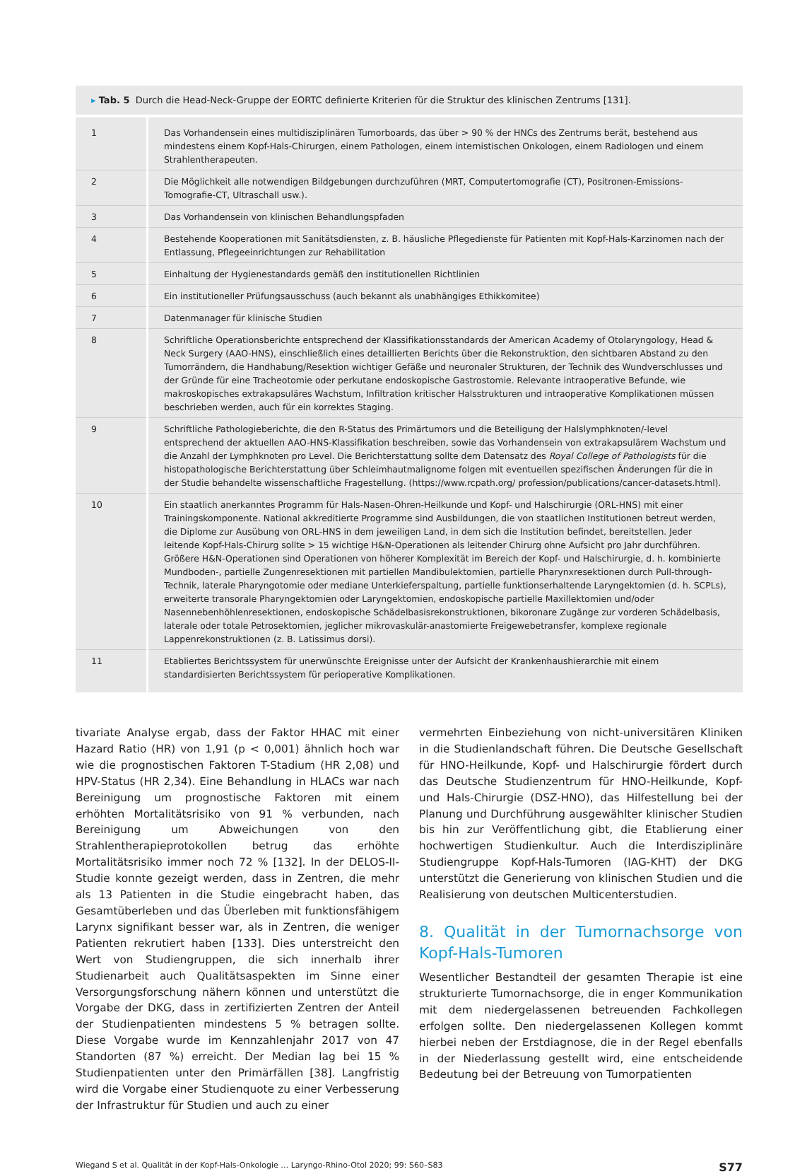▸ Tab. 5 Durch die Head-Neck-Gruppe der EORTC definierte Kriterien für die Struktur des klinischen Zentrums [131].
| 1 | Das Vorhandensein eines multidisziplinären Tumorboards, das über > 90 % der HNCs des Zentrums berät, bestehend aus mindestens einem Kopf-Hals-Chirurgen, einem Pathologen, einem internistischen Onkologen, einem Radiologen und einem Strahlentherapeuten. |
| 2 | Die Möglichkeit alle notwendigen Bildgebungen durchzuführen (MRT, Computertomografie (CT), Positronen-Emissions-Tomografie-CT, Ultraschall usw.). |
| 3 | Das Vorhandensein von klinischen Behandlungspfaden |
| 4 | Bestehende Kooperationen mit Sanitätsdiensten, z. B. häusliche Pflegedienste für Patienten mit Kopf-Hals-Karzinomen nach der Entlassung, Pflegeeinrichtungen zur Rehabilitation |
| 5 | Einhaltung der Hygienestandards gemäß den institutionellen Richtlinien |
| 6 | Ein institutioneller Prüfungsausschuss (auch bekannt als unabhängiges Ethikkomitee) |
| 7 | Datenmanager für klinische Studien |
| 8 | Schriftliche Operationsberichte entsprechend der Klassifikationsstandards der American Academy of Otolaryngology, Head & Neck Surgery (AAO-HNS), einschließlich eines detaillierten Berichts über die Rekonstruktion, den sichtbaren Abstand zu den Tumorrändern, die Handhabung/Resektion wichtiger Gefäße und neuronaler Strukturen, der Technik des Wundverschlusses und der Gründe für eine Tracheotomie oder perkutane endoskopische Gastrostomie. Relevante intraoperative Befunde, wie makroskopisches extrakapsuläres Wachstum, Infiltration kritischer Halsstrukturen und intraoperative Komplikationen müssen beschrieben werden, auch für ein korrektes Staging. |
| 9 | Schriftliche Pathologieberichte, die den R-Status des Primärtumors und die Beteiligung der Halslymphknoten/-level entsprechend der aktuellen AAO-HNS-Klassifikation beschreiben, sowie das Vorhandensein von extrakapsulärem Wachstum und die Anzahl der Lymphknoten pro Level. Die Berichterstattung sollte dem Datensatz des Royal College of Pathologists für die histopathologische Berichterstattung über Schleimhautmalignome folgen mit eventuellen spezifischen Änderungen für die in der Studie behandelte wissenschaftliche Fragestellung. (https://www.rcpath.org/ profession/publications/cancer-datasets.html). |
| 10 | Ein staatlich anerkanntes Programm für Hals-Nasen-Ohren-Heilkunde und Kopf- und Halschirurgie (ORL-HNS) mit einer Trainingskomponente. National akkreditierte Programme sind Ausbildungen, die von staatlichen Institutionen betreut werden, die Diplome zur Ausübung von ORL-HNS in dem jeweiligen Land, in dem sich die Institution befindet, bereitstellen. Jeder leitende Kopf-Hals-Chirurg sollte > 15 wichtige H&N-Operationen als leitender Chirurg ohne Aufsicht pro Jahr durchführen. Größere H&N-Operationen sind Operationen von höherer Komplexität im Bereich der Kopf- und Halschirurgie, d. h. kombinierte Mundboden-, partielle Zungenresektionen mit partiellen Mandibulektomien, partielle Pharynxresektionen durch Pull-through-Technik, laterale Pharyngotomie oder mediane Unterkieferspaltung, partielle funktionserhaltende Laryngektomien (d. h. SCPLs), erweiterte transorale Pharyngektomien oder Laryngektomien, endoskopische partielle Maxillektomien und/oder Nasennebenhöhlenresektionen, endoskopische Schädelbasisrekonstruktionen, bikoronare Zugänge zur vorderen Schädelbasis, laterale oder totale Petrosektomien, jeglicher mikrovaskulär-anastomierte Freigewebetransfer, komplexe regionale Lappenrekonstruktionen (z. B. Latissimus dorsi). |
| 11 | Etabliertes Berichtssystem für unerwünschte Ereignisse unter der Aufsicht der Krankenhaushierarchie mit einem standardisierten Berichtssystem für perioperative Komplikationen. |
tivariate Analyse ergab, dass der Faktor HHAC mit einer Hazard Ratio (HR) von 1,91 (p < 0,001) ähnlich hoch war wie die prognostischen Faktoren T-Stadium (HR 2,08) und HPV-Status (HR 2,34). Eine Behandlung in HLACs war nach Bereinigung um prognostische Faktoren mit einem erhöhten Mortalitätsrisiko von 91 % verbunden, nach Bereinigung um Abweichungen von den Strahlentherapieprotokollen betrug das erhöhte Mortalitätsrisiko immer noch 72 % [132]. In der DELOS-II-Studie konnte gezeigt werden, dass in Zentren, die mehr als 13 Patienten in die Studie eingebracht haben, das Gesamtüberleben und das Überleben mit funktionsfähigem Larynx signifikant besser war, als in Zentren, die weniger Patienten rekrutiert haben [133]. Dies unterstreicht den Wert von Studiengruppen, die sich innerhalb ihrer Studienarbeit auch Qualitätsaspekten im Sinne einer Versorgungsforschung nähern können und unterstützt die Vorgabe der DKG, dass in zertifizierten Zentren der Anteil der Studienpatienten mindestens 5 % betragen sollte. Diese Vorgabe wurde im Kennzahlenjahr 2017 von 47 Standorten (87 %) erreicht. Der Median lag bei 15 % Studienpatienten unter den Primärfällen [38]. Langfristig wird die Vorgabe einer Studienquote zu einer Verbesserung der Infrastruktur für Studien und auch zu einer
vermehrten Einbeziehung von nicht-universitären Kliniken in die Studienlandschaft führen. Die Deutsche Gesellschaft für HNO-Heilkunde, Kopf- und Halschirurgie fördert durch das Deutsche Studienzentrum für HNO-Heilkunde, Kopf- und Hals-Chirurgie (DSZ-HNO), das Hilfestellung bei der Planung und Durchführung ausgewählter klinischer Studien bis hin zur Veröffentlichung gibt, die Etablierung einer hochwertigen Studienkultur. Auch die Interdisziplinäre Studiengruppe Kopf-Hals-Tumoren (IAG-KHT) der DKG unterstützt die Generierung von klinischen Studien und die Realisierung von deutschen Multicenterstudien.
8. Qualität in der Tumornachsorge von Kopf-Hals-Tumoren
Wesentlicher Bestandteil der gesamten Therapie ist eine strukturierte Tumornachsorge, die in enger Kommunikation mit dem niedergelassenen betreuenden Fachkollegen erfolgen sollte. Den niedergelassenen Kollegen kommt hierbei neben der Erstdiagnose, die in der Regel ebenfalls in der Niederlassung gestellt wird, eine entscheidende Bedeutung bei der Betreuung von Tumorpatienten
Wiegand S et al. Qualität in der Kopf-Hals-Onkologie … Laryngo-Rhino-Otol 2020; 99: S60–S83 S77